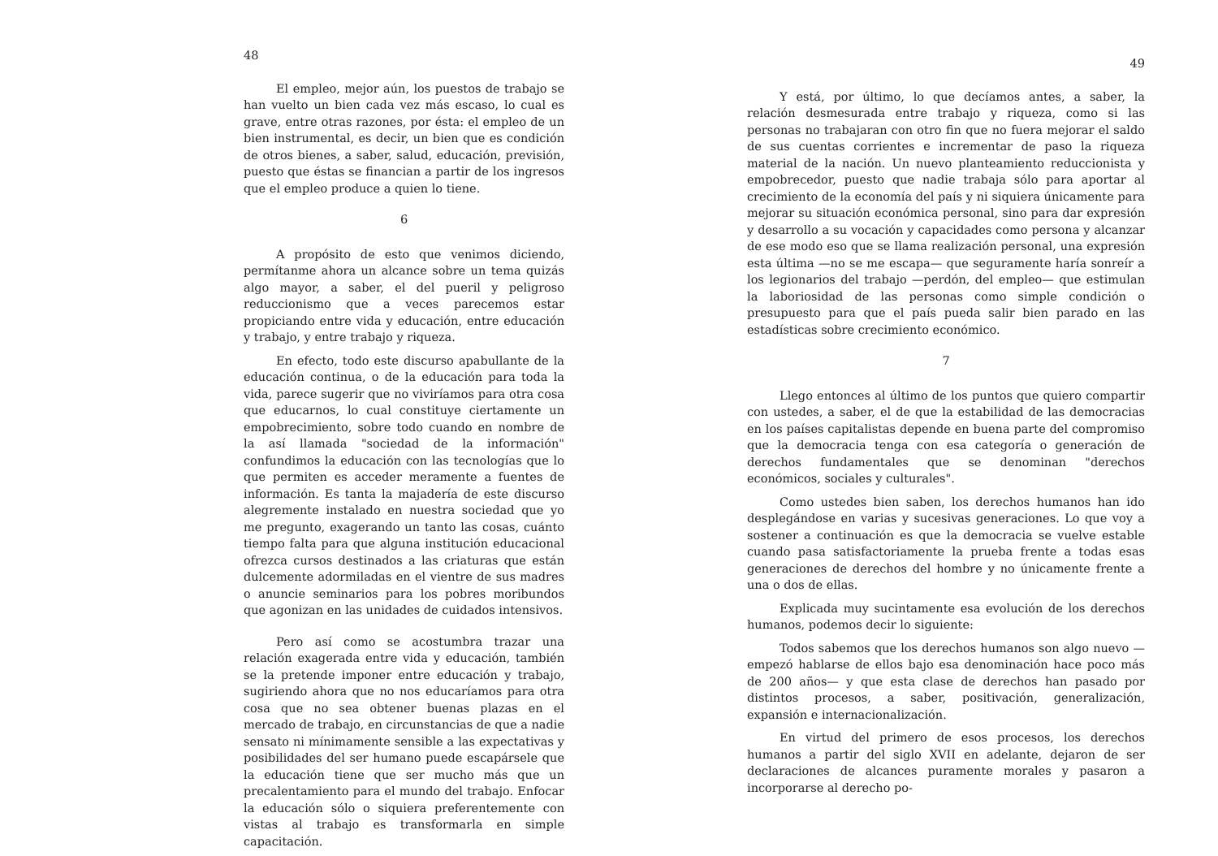48
El empleo, mejor aún, los puestos de trabajo se han vuelto un bien cada vez más escaso, lo cual es grave, entre otras razones, por ésta: el empleo de un bien instrumental, es decir, un bien que es condición de otros bienes, a saber, salud, educación, previsión, puesto que éstas se financian a partir de los ingresos que el empleo produce a quien lo tiene.
6
A propósito de esto que venimos diciendo, permítanme ahora un alcance sobre un tema quizás algo mayor, a saber, el del pueril y peligroso reduccionismo que a veces parecemos estar propiciando entre vida y educación, entre educación y trabajo, y entre trabajo y riqueza.
En efecto, todo este discurso apabullante de la educación continua, o de la educación para toda la vida, parece sugerir que no viviríamos para otra cosa que educarnos, lo cual constituye ciertamente un empobrecimiento, sobre todo cuando en nombre de la así llamada "sociedad de la información" confundimos la educación con las tecnologías que lo que permiten es acceder meramente a fuentes de información. Es tanta la majadería de este discurso alegremente instalado en nuestra sociedad que yo me pregunto, exagerando un tanto las cosas, cuánto tiempo falta para que alguna institución educacional ofrezca cursos destinados a las criaturas que están dulcemente adormiladas en el vientre de sus madres o anuncie seminarios para los pobres moribundos que agonizan en las unidades de cuidados intensivos.
Pero así como se acostumbra trazar una relación exagerada entre vida y educación, también se la pretende imponer entre educación y trabajo, sugiriendo ahora que no nos educaríamos para otra cosa que no sea obtener buenas plazas en el mercado de trabajo, en circunstancias de que a nadie sensato ni mínimamente sensible a las expectativas y posibilidades del ser humano puede escapársele que la educación tiene que ser mucho más que un precalentamiento para el mundo del trabajo. Enfocar la educación sólo o siquiera preferentemente con vistas al trabajo es transformarla en simple capacitación.
49
Y está, por último, lo que decíamos antes, a saber, la relación desmesurada entre trabajo y riqueza, como si las personas no trabajaran con otro fin que no fuera mejorar el saldo de sus cuentas corrientes e incrementar de paso la riqueza material de la nación. Un nuevo planteamiento reduccionista y empobrecedor, puesto que nadie trabaja sólo para aportar al crecimiento de la economía del país y ni siquiera únicamente para mejorar su situación económica personal, sino para dar expresión y desarrollo a su vocación y capacidades como persona y alcanzar de ese modo eso que se llama realización personal, una expresión esta última —no se me escapa— que seguramente haría sonreír a los legionarios del trabajo —perdón, del empleo— que estimulan la laboriosidad de las personas como simple condición o presupuesto para que el país pueda salir bien parado en las estadísticas sobre crecimiento económico.
7
Llego entonces al último de los puntos que quiero compartir con ustedes, a saber, el de que la estabilidad de las democracias en los países capitalistas depende en buena parte del compromiso que la democracia tenga con esa categoría o generación de derechos fundamentales que se denominan "derechos económicos, sociales y culturales".
Como ustedes bien saben, los derechos humanos han ido desplegándose en varias y sucesivas generaciones. Lo que voy a sostener a continuación es que la democracia se vuelve estable cuando pasa satisfactoriamente la prueba frente a todas esas generaciones de derechos del hombre y no únicamente frente a una o dos de ellas.
Explicada muy sucintamente esa evolución de los derechos humanos, podemos decir lo siguiente:
Todos sabemos que los derechos humanos son algo nuevo —empezó hablarse de ellos bajo esa denominación hace poco más de 200 años— y que esta clase de derechos han pasado por distintos procesos, a saber, positivación, generalización, expansión e internacionalización.
En virtud del primero de esos procesos, los derechos humanos a partir del siglo XVII en adelante, dejaron de ser declaraciones de alcances puramente morales y pasaron a incorporarse al derecho po-